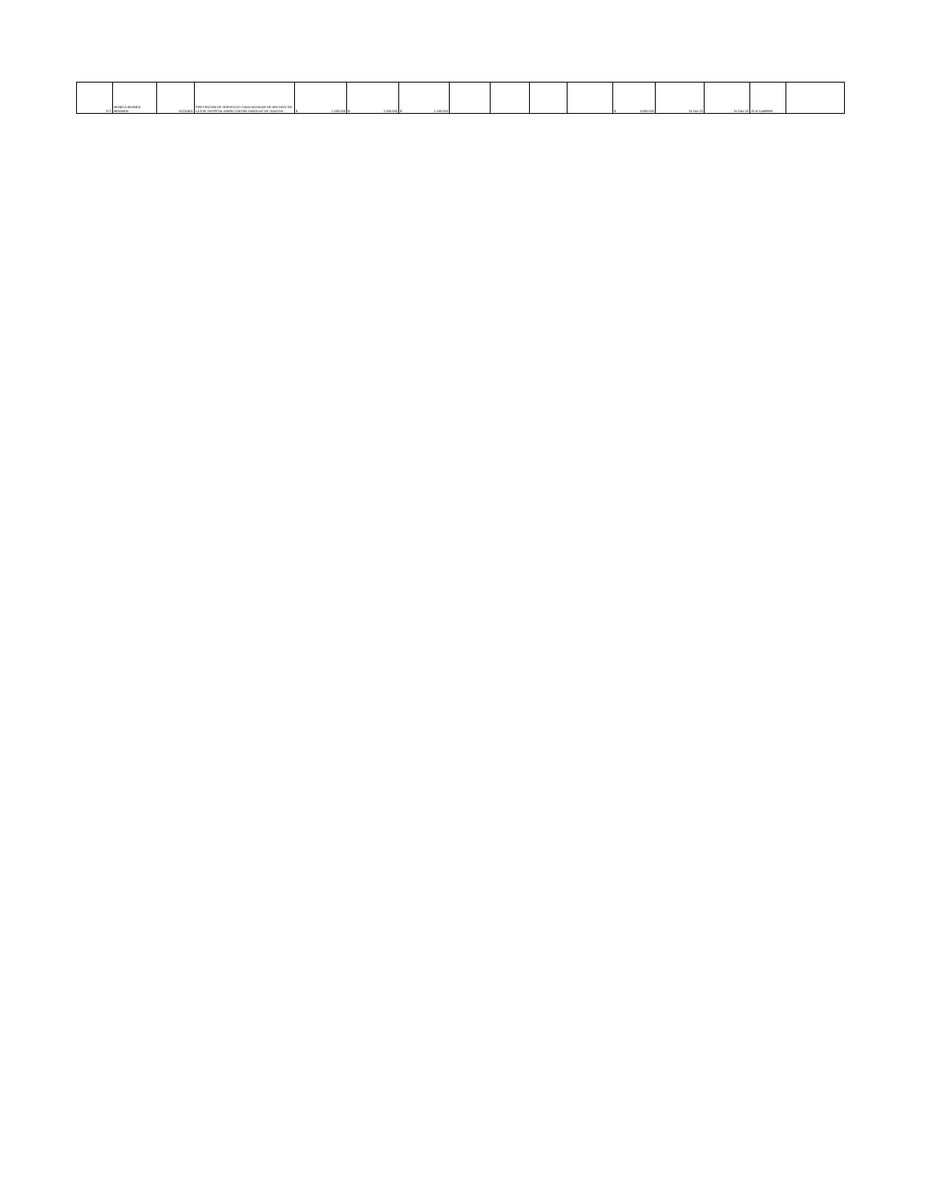| 872 | MONICA ARANDA MIRANDA | 52222401 | PRESTACION DE SERVICIOS COMO AUXILIAR DE ARCHIVO DE LA ESE HOSPITAL MARIO GAITAN YANGUAS DE SOACHA | $ 1.200.000 | $ 1.200.000 | $ 1.200.000 | | | | | $ 3.600.000 | 31-Oct-20 | 31-Dec-20 | 20-4-11459959 | |